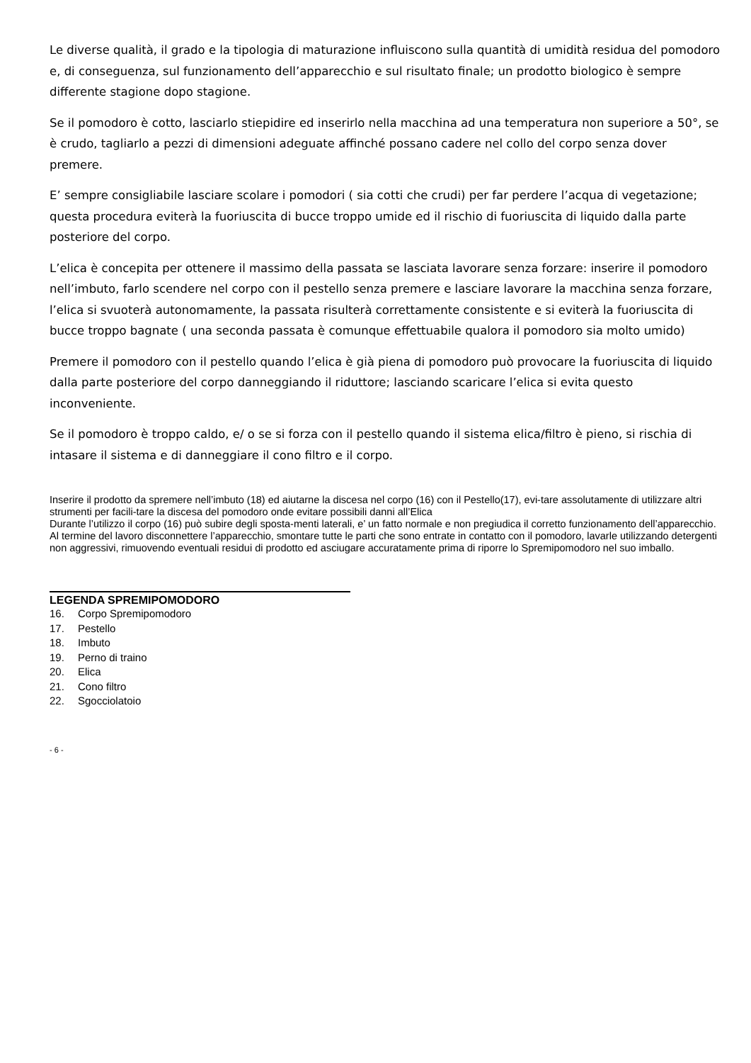Le diverse qualità, il grado e la tipologia di maturazione influiscono sulla quantità di umidità residua del pomodoro e, di conseguenza, sul funzionamento dell’apparecchio e sul risultato finale; un prodotto biologico è sempre differente stagione dopo stagione.
Se il pomodoro è cotto, lasciarlo stiepidire ed inserirlo nella macchina ad una temperatura non superiore a 50°, se è crudo, tagliarlo a pezzi di dimensioni adeguate affinché possano cadere nel collo del corpo senza dover premere.
E’ sempre consigliabile lasciare scolare i pomodori ( sia cotti che crudi) per far perdere l’acqua di vegetazione; questa procedura eviterà la fuoriuscita di bucce troppo umide ed il rischio di fuoriuscita di liquido dalla parte posteriore del corpo.
L’elica è concepita per ottenere il massimo della passata se lasciata lavorare senza forzare: inserire il pomodoro nell’imbuto, farlo scendere nel corpo con il pestello senza premere e lasciare lavorare la macchina senza forzare, l’elica si svuoterà autonomamente, la passata risulterà correttamente consistente e si eviterà la fuoriuscita di bucce troppo bagnate ( una seconda passata è comunque effettuabile qualora il pomodoro sia molto umido)
Premere il pomodoro con il pestello quando l’elica è già piena di pomodoro può provocare la fuoriuscita di liquido dalla parte posteriore del corpo danneggiando il riduttore; lasciando scaricare l’elica si evita questo inconveniente.
Se il pomodoro è troppo caldo, e/ o se si forza con il pestello quando il sistema elica/filtro è pieno, si rischia di intasare il sistema e di danneggiare il cono filtro e il corpo.
Inserire il prodotto da spremere nell’imbuto (18) ed aiutarne la discesa nel corpo (16) con il Pestello(17), evi-tare assolutamente di utilizzare altri strumenti per facili-tare la discesa del pomodoro onde evitare possibili danni all’Elica
Durante l’utilizzo il corpo (16) può subire degli sposta-menti laterali, e’ un fatto normale e non pregiudica il corretto funzionamento dell’apparecchio.
Al termine del lavoro disconnettere l’apparecchio, smontare tutte le parti che sono entrate in contatto con il pomodoro, lavarle utilizzando detergenti non aggressivi, rimuovendo eventuali residui di prodotto ed asciugare accuratamente prima di riporre lo Spremipomodoro nel suo imballo.
LEGENDA SPREMIPOMODORO
16. Corpo Spremipomodoro
17. Pestello
18. Imbuto
19. Perno di traino
20. Elica
21. Cono filtro
22. Sgocciolatoio
- 6 -